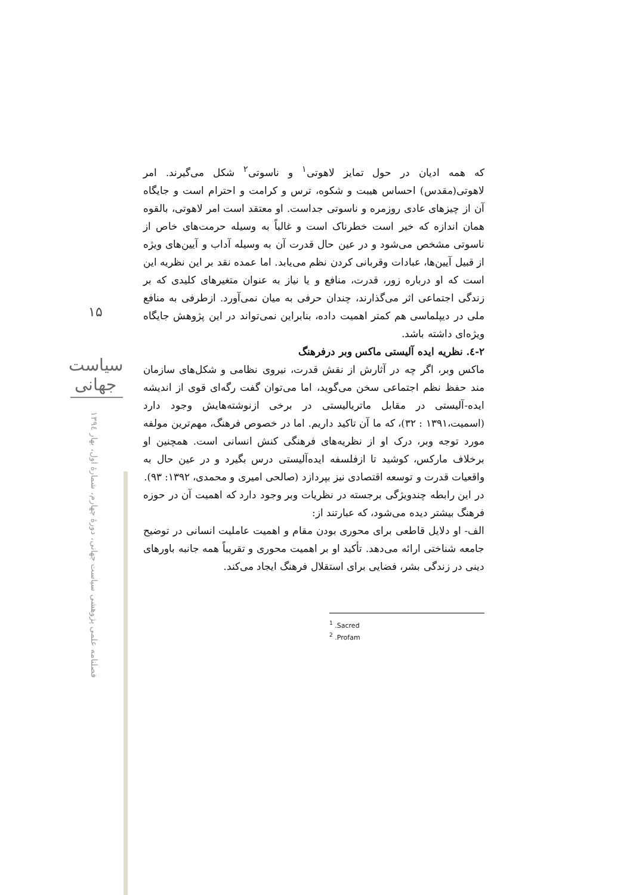۱۵
سیاست جهانی
فصلنامه علمی پژوهشی سیاست جهانی، دورهٔ چهارم، شمارهٔ اول، بهار ۱۳۹٤
که همه ادیان در حول تمایز لاهوتی<sup>۱</sup> و ناسوتی<sup>۲</sup> شکل می‌گیرند. امر لاهوتی(مقدس) احساس هیبت و شکوه، ترس و کرامت و احترام است و جایگاه آن از چیزهای عادی روزمره و ناسوتی جداست. او معتقد است امر لاهوتی، بالقوه همان اندازه که خیر است خطرناک است و غالباً به وسیله حرمت‌های خاص از ناسوتی مشخص می‌شود و در عین حال قدرت آن به وسیله آداب و آیین‌های ویژه از قبیل آیین‌ها، عبادات وقربانی کردن نظم می‌یابد. اما عمده نقد بر این نظریه این است که او درباره زور، قدرت، منافع و یا نیاز به عنوان متغیرهای کلیدی که بر زندگی اجتماعی اثر می‌گذارند، چندان حرفی به میان نمی‌آورد. ازطرفی به منافع ملی در دیپلماسی هم کمتر اهمیت داده، بنابراین نمی‌تواند در این پژوهش جایگاه ویژه‌ای داشته باشد.
۲-٤. نظریه ایده آلیستی ماکس وبر درفرهنگ
ماکس وبر، اگر چه در آثارش از نقش قدرت، نیروی نظامی و شکل‌های سازمان مند حفظ نظم اجتماعی سخن می‌گوید، اما می‌توان گفت رگه‌ای قوی از اندیشه ایده-آلیستی در مقابل ماتریالیستی در برخی ازنوشته‌هایش وجود دارد (اسمیت،۱۳۹۱ : ۳۲)، که ما آن تاکید داریم. اما در خصوص فرهنگ، مهم‌ترین مولفه مورد توجه وبر، درک او از نظریه‌های فرهنگی کنش انسانی است. همچنین او برخلاف مارکس، کوشید تا ازفلسفه ایده‌آلیستی درس بگیرد و در عین حال به واقعیات قدرت و توسعه اقتصادی نیز بپردازد (صالحی امیری و محمدی، ۱۳۹۲: ۹۳).
در این رابطه چندویژگی برجسته در نظریات وبر وجود دارد که اهمیت آن در حوزه فرهنگ بیشتر دیده می‌شود، که عبارتند از:
الف- او دلایل قاطعی برای محوری بودن مقام و اهمیت عاملیت انسانی در توضیح جامعه شناختی ارائه می‌دهد. تأکید او بر اهمیت محوری و تقریباً همه جانبه باورهای دینی در زندگی بشر، فضایی برای استقلال فرهنگ ایجاد می‌کند.
<sup>1</sup> .Sacred
<sup>2</sup> .Profam